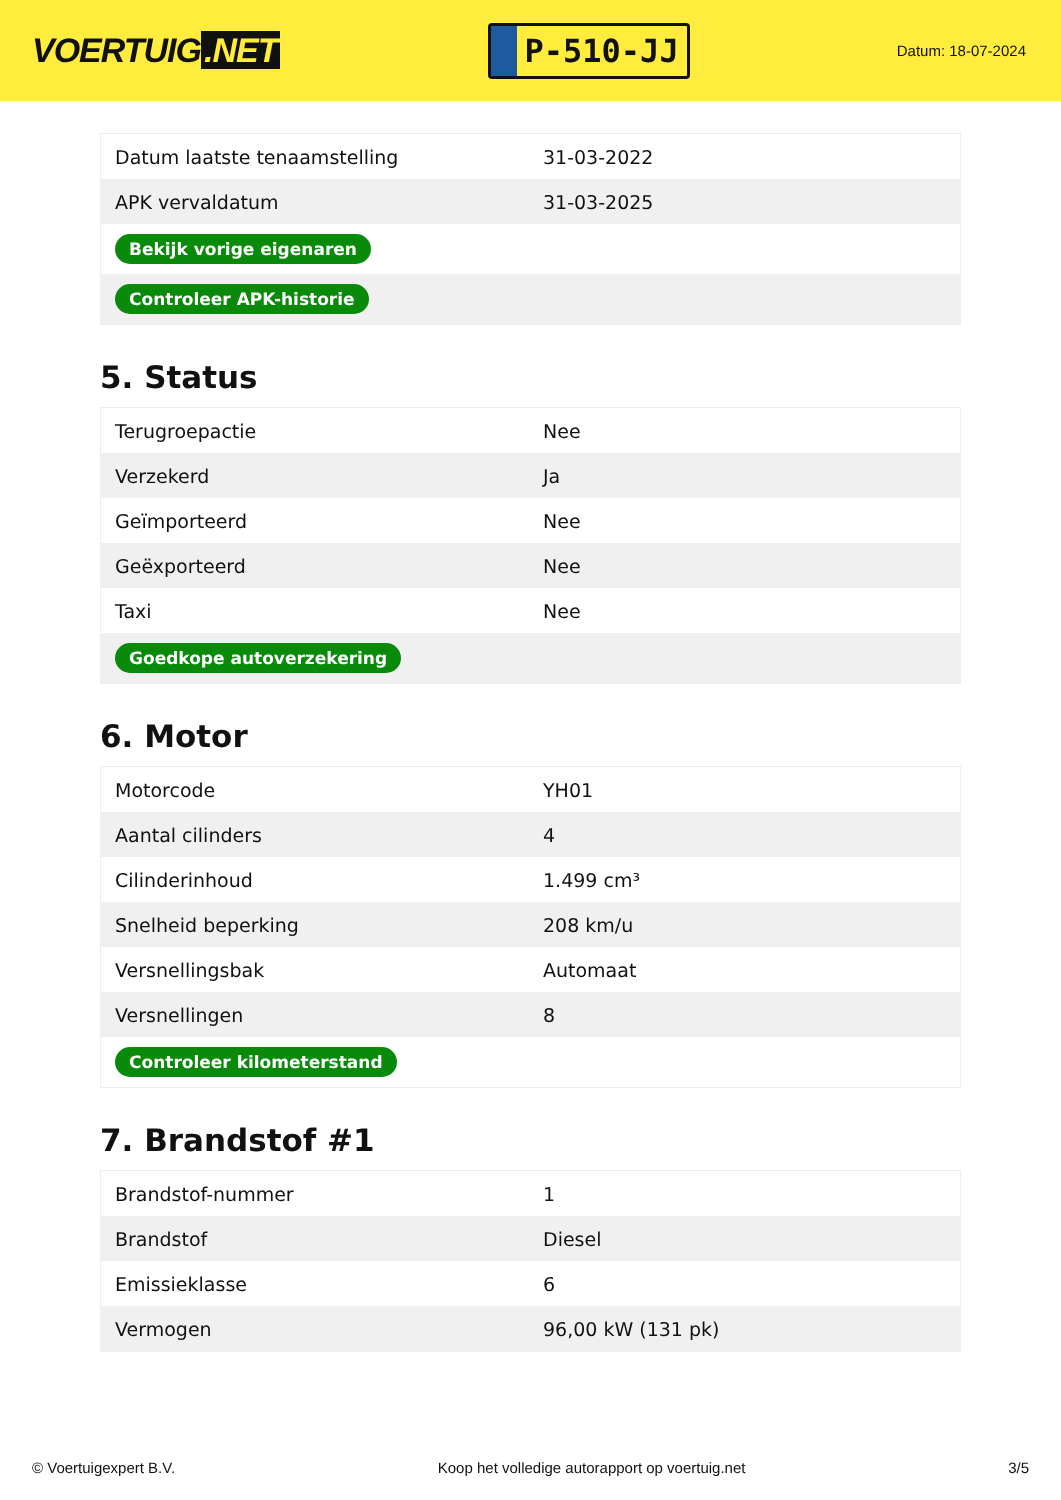VOERTUIG.NET
P-510-JJ
Datum: 18-07-2024
| Datum laatste tenaamstelling | 31-03-2022 |
| APK vervaldatum | 31-03-2025 |
| Bekijk vorige eigenaren | |
| Controleer APK-historie | |
5. Status
| Terugroepactie | Nee |
| Verzekerd | Ja |
| Geïmporteerd | Nee |
| Geëxporteerd | Nee |
| Taxi | Nee |
| Goedkope autoverzekering | |
6. Motor
| Motorcode | YH01 |
| Aantal cilinders | 4 |
| Cilinderinhoud | 1.499 cm³ |
| Snelheid beperking | 208 km/u |
| Versnellingsbak | Automaat |
| Versnellingen | 8 |
| Controleer kilometerstand | |
7. Brandstof #1
| Brandstof-nummer | 1 |
| Brandstof | Diesel |
| Emissieklasse | 6 |
| Vermogen | 96,00 kW (131 pk) |
© Voertuigexpert B.V. Koop het volledige autorapport op voertuig.net 3/5